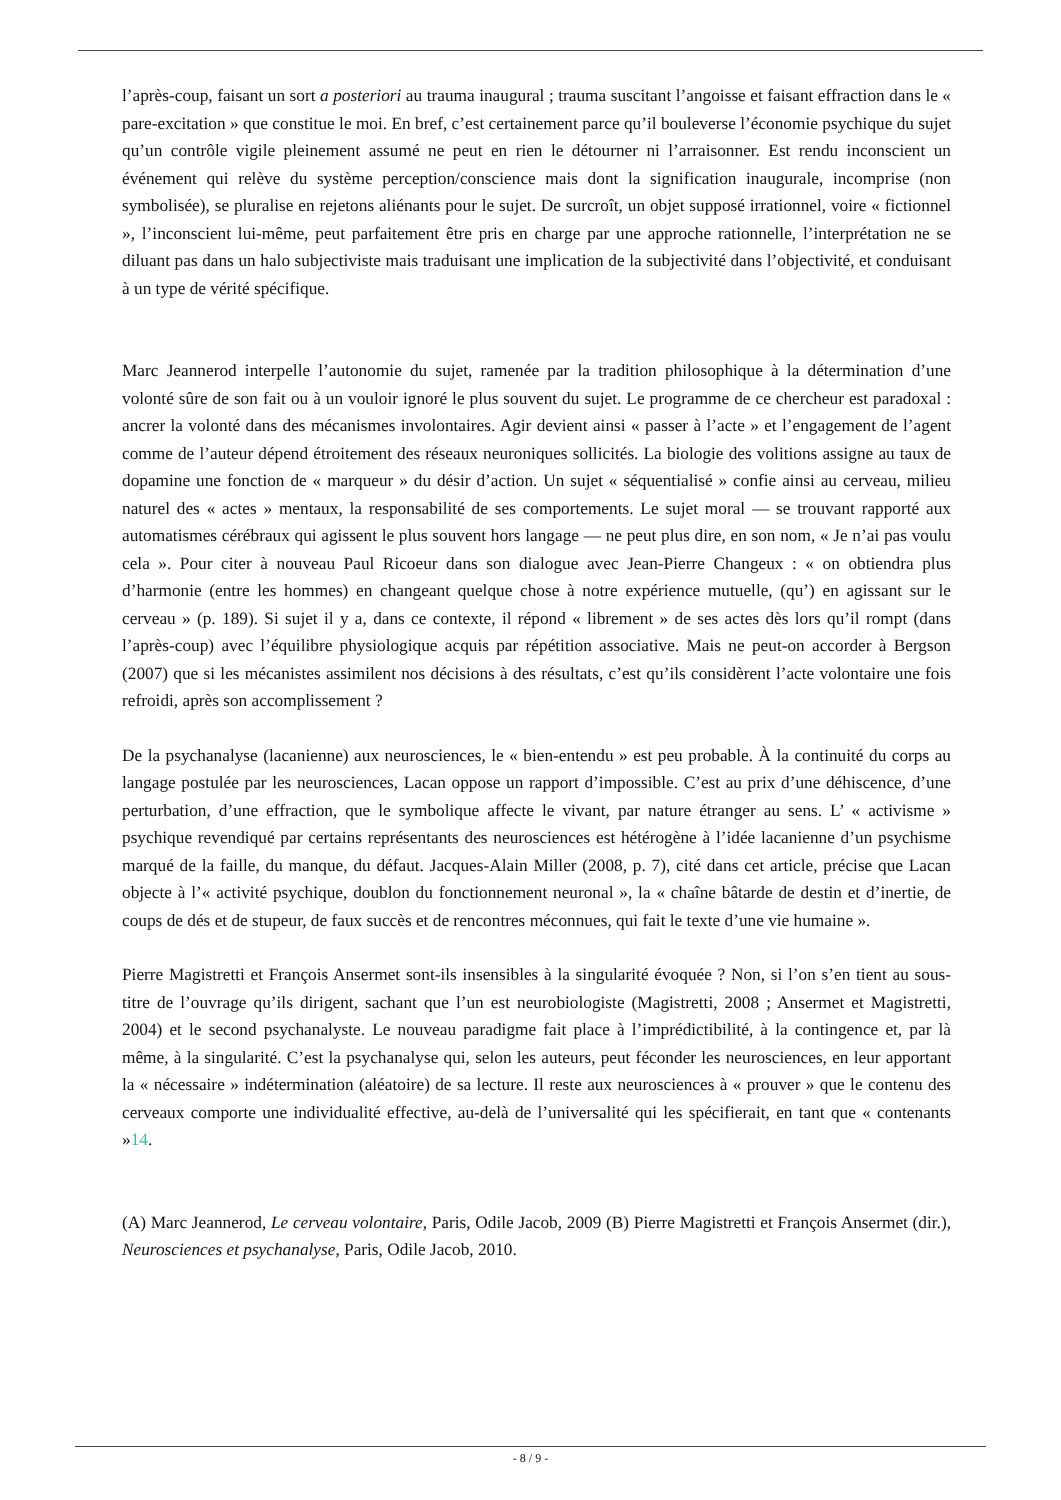l’après-coup, faisant un sort a posteriori au trauma inaugural ; trauma suscitant l’angoisse et faisant effraction dans le « pare-excitation » que constitue le moi. En bref, c’est certainement parce qu’il bouleverse l’économie psychique du sujet qu’un contrôle vigile pleinement assumé ne peut en rien le détourner ni l’arraisonner. Est rendu inconscient un événement qui relève du système perception/conscience mais dont la signification inaugurale, incomprise (non symbolisée), se pluralise en rejetons aliénants pour le sujet. De surcroît, un objet supposé irrationnel, voire « fictionnel », l’inconscient lui-même, peut parfaitement être pris en charge par une approche rationnelle, l’interprétation ne se diluant pas dans un halo subjectiviste mais traduisant une implication de la subjectivité dans l’objectivité, et conduisant à un type de vérité spécifique.
Marc Jeannerod interpelle l’autonomie du sujet, ramenée par la tradition philosophique à la détermination d’une volonté sûre de son fait ou à un vouloir ignoré le plus souvent du sujet. Le programme de ce chercheur est paradoxal : ancrer la volonté dans des mécanismes involontaires. Agir devient ainsi « passer à l’acte » et l’engagement de l’agent comme de l’auteur dépend étroitement des réseaux neuroniques sollicités. La biologie des volitions assigne au taux de dopamine une fonction de « marqueur » du désir d’action. Un sujet « séquentialisé » confie ainsi au cerveau, milieu naturel des « actes » mentaux, la responsabilité de ses comportements. Le sujet moral — se trouvant rapporté aux automatismes cérébraux qui agissent le plus souvent hors langage — ne peut plus dire, en son nom, « Je n’ai pas voulu cela ». Pour citer à nouveau Paul Ricoeur dans son dialogue avec Jean-Pierre Changeux : « on obtiendra plus d’harmonie (entre les hommes) en changeant quelque chose à notre expérience mutuelle, (qu’) en agissant sur le cerveau » (p. 189). Si sujet il y a, dans ce contexte, il répond « librement » de ses actes dès lors qu’il rompt (dans l’après-coup) avec l’équilibre physiologique acquis par répétition associative. Mais ne peut-on accorder à Bergson (2007) que si les mécanistes assimilent nos décisions à des résultats, c’est qu’ils considèrent l’acte volontaire une fois refroidi, après son accomplissement ?
De la psychanalyse (lacanienne) aux neurosciences, le « bien-entendu » est peu probable. À la continuité du corps au langage postulée par les neurosciences, Lacan oppose un rapport d’impossible. C’est au prix d’une déhiscence, d’une perturbation, d’une effraction, que le symbolique affecte le vivant, par nature étranger au sens. L’ « activisme » psychique revendiqué par certains représentants des neurosciences est hétérogène à l’idée lacanienne d’un psychisme marqué de la faille, du manque, du défaut. Jacques-Alain Miller (2008, p. 7), cité dans cet article, précise que Lacan objecte à l’« activité psychique, doublon du fonctionnement neuronal », la « chaîne bâtarde de destin et d’inertie, de coups de dés et de stupeur, de faux succès et de rencontres méconnues, qui fait le texte d’une vie humaine ».
Pierre Magistretti et François Ansermet sont-ils insensibles à la singularité évoquée ? Non, si l’on s’en tient au sous-titre de l’ouvrage qu’ils dirigent, sachant que l’un est neurobiologiste (Magistretti, 2008 ; Ansermet et Magistretti, 2004) et le second psychanalyste. Le nouveau paradigme fait place à l’imprédictibilité, à la contingence et, par là même, à la singularité. C’est la psychanalyse qui, selon les auteurs, peut féconder les neurosciences, en leur apportant la « nécessaire » indétermination (aléatoire) de sa lecture. Il reste aux neurosciences à « prouver » que le contenu des cerveaux comporte une individualité effective, au-delà de l’universalité qui les spécifierait, en tant que « contenants »14.
(A) Marc Jeannerod, Le cerveau volontaire, Paris, Odile Jacob, 2009 (B) Pierre Magistretti et François Ansermet (dir.), Neurosciences et psychanalyse, Paris, Odile Jacob, 2010.
- 8 / 9 -